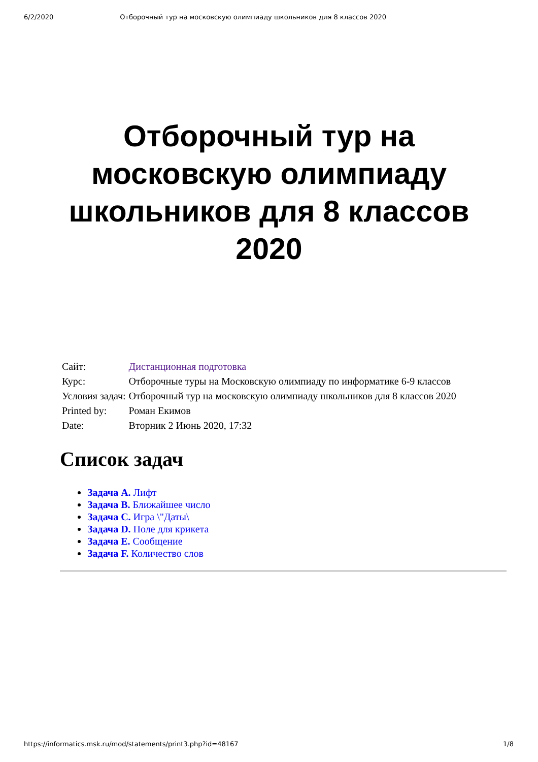6/2/2020 Отборочный тур на московскую олимпиаду школьников для 8 классов 2020
Отборочный тур на московскую олимпиаду школьников для 8 классов 2020
| Сайт: | Дистанционная подготовка |
| Курс: | Отборочные туры на Московскую олимпиаду по информатике 6-9 классов |
| Условия задач: | Отборочный тур на московскую олимпиаду школьников для 8 классов 2020 |
| Printed by: | Роман Екимов |
| Date: | Вторник 2 Июнь 2020, 17:32 |
Список задач
Задача A. Лифт
Задача B. Ближайшее число
Задача C. Игра \"Даты\
Задача D. Поле для крикета
Задача E. Сообщение
Задача F. Количество слов
https://informatics.msk.ru/mod/statements/print3.php?id=48167 1/8